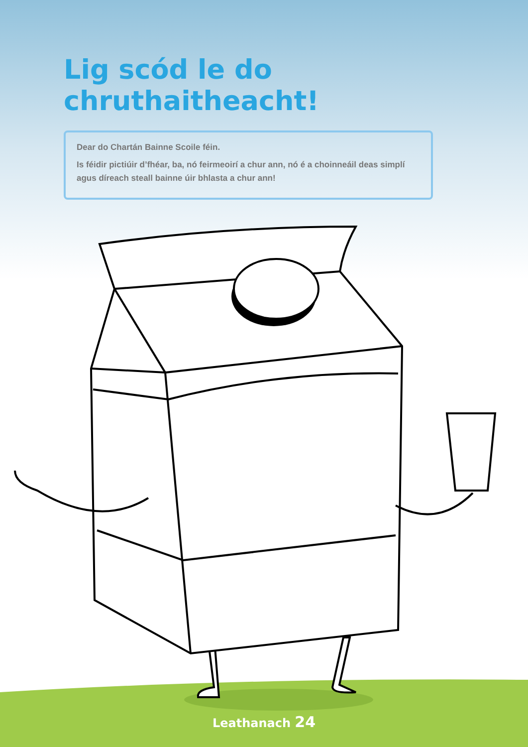Lig scód le do chruthaitheacht!
Dear do Chartán Bainne Scoile féin.
Is féidir pictiúir d’fhéar, ba, nó feirmeoirí a chur ann, nó é a choinneáil deas simplí agus díreach steall bainne úir bhlasta a chur ann!
Leathanach 24